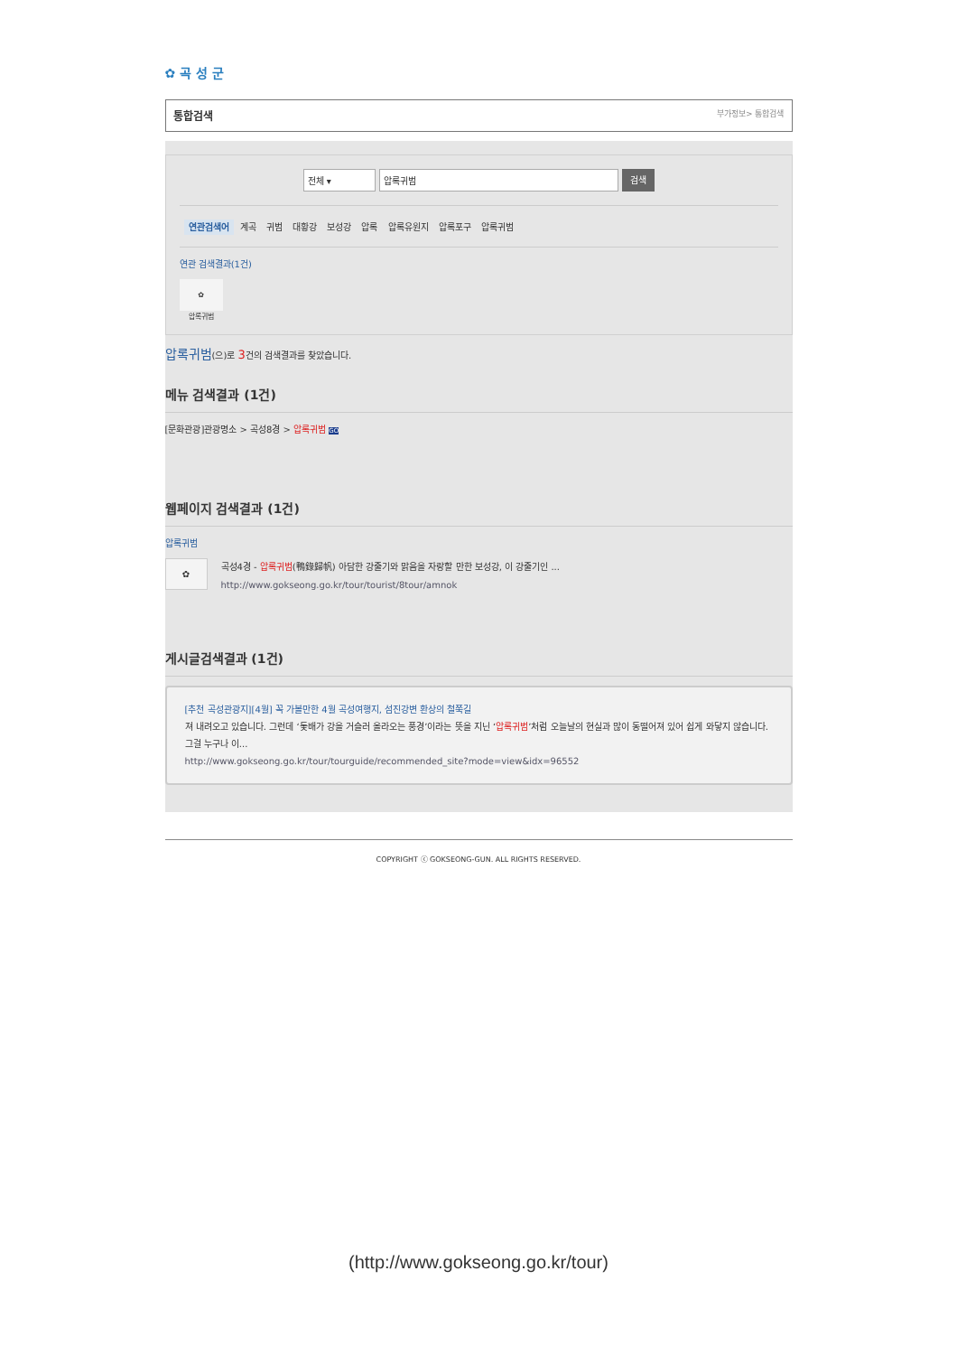✿ 곡 성 군
통합검색 부가정보> 통합검색
전체 ▾ 압록귀범 검색
연관검색어 계곡 귀범 대황강 보성강 압록 압록유원지 압록포구 압록귀범
연관 검색결과(1건)
✿
압록귀범
압록귀범(으)로 3건의 검색결과를 찾았습니다.
메뉴 검색결과 (1건)
[문화관광]관광명소 > 곡성8경 > 압록귀범 GO
웹페이지 검색결과 (1건)
압록귀범
✿
곡성4경 - 압록귀범(鴨錄歸帆) 아담한 강줄기와 맑음을 자랑할 만한 보성강, 이 강줄기인 ...
http://www.gokseong.go.kr/tour/tourist/8tour/amnok
게시글검색결과 (1건)
[추천 곡성관광지][4월] 꼭 가볼만한 4월 곡성여행지, 섬진강변 환상의 철쭉길
져 내려오고 있습니다. 그런데 ‘돛배가 강을 거슬러 올라오는 풍경’이라는 뜻을 지닌 ‘압록귀범’처럼 오늘날의 현실과 많이 동떨어져 있어 쉽게 와닿지 않습니다. 그걸 누구나 이...
http://www.gokseong.go.kr/tour/tourguide/recommended_site?mode=view&idx=96552
COPYRIGHT ⓒ GOKSEONG-GUN. ALL RIGHTS RESERVED.
(http://www.gokseong.go.kr/tour)